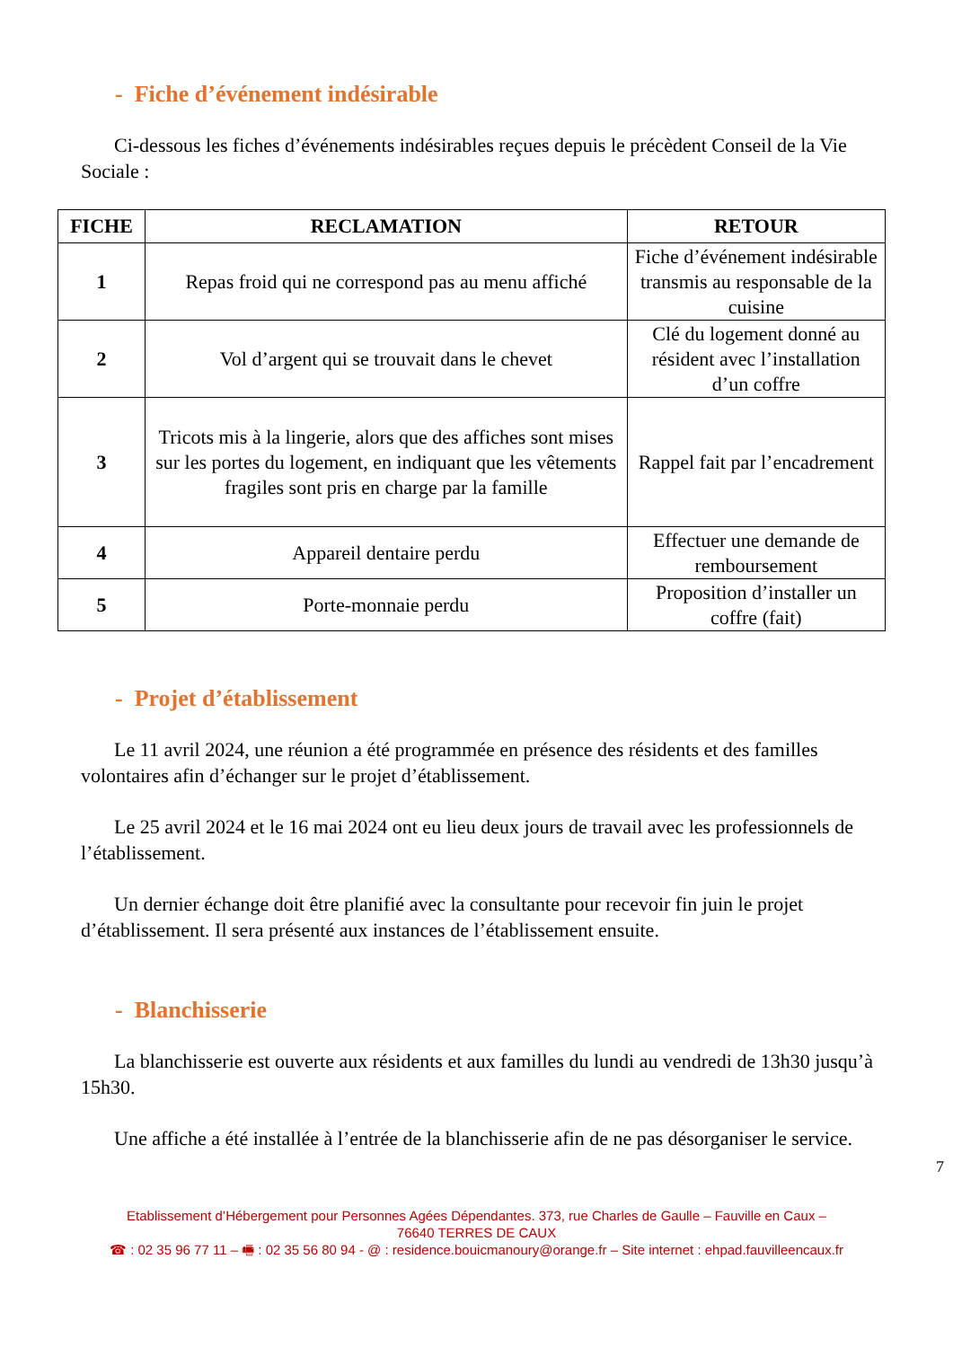- Fiche d’événement indésirable
Ci-dessous les fiches d’événements indésirables reçues depuis le précèdent Conseil de la Vie Sociale :
| FICHE | RECLAMATION | RETOUR |
| --- | --- | --- |
| 1 | Repas froid qui ne correspond pas au menu affiché | Fiche d’événement indésirable transmis au responsable de la cuisine |
| 2 | Vol d’argent qui se trouvait dans le chevet | Clé du logement donné au résident avec l’installation d’un coffre |
| 3 | Tricots mis à la lingerie, alors que des affiches sont mises sur les portes du logement, en indiquant que les vêtements fragiles sont pris en charge par la famille | Rappel fait par l’encadrement |
| 4 | Appareil dentaire perdu | Effectuer une demande de remboursement |
| 5 | Porte-monnaie perdu | Proposition d’installer un coffre (fait) |
- Projet d’établissement
Le 11 avril 2024, une réunion a été programmée en présence des résidents et des familles volontaires afin d’échanger sur le projet d’établissement.
Le 25 avril 2024 et le 16 mai 2024 ont eu lieu deux jours de travail avec les professionnels de l’établissement.
Un dernier échange doit être planifié avec la consultante pour recevoir fin juin le projet d’établissement. Il sera présenté aux instances de l’établissement ensuite.
- Blanchisserie
La blanchisserie est ouverte aux résidents et aux familles du lundi au vendredi de 13h30 jusqu’à 15h30.
Une affiche a été installée à l’entrée de la blanchisserie afin de ne pas désorganiser le service.
7
Etablissement d’Hébergement pour Personnes Agées Dépendantes. 373, rue Charles de Gaulle – Fauville en Caux –
76640 TERRES DE CAUX
☎ : 02 35 96 77 11 – 🖷 : 02 35 56 80 94 - @ : residence.bouicmanoury@orange.fr – Site internet : ehpad.fauvilleencaux.fr